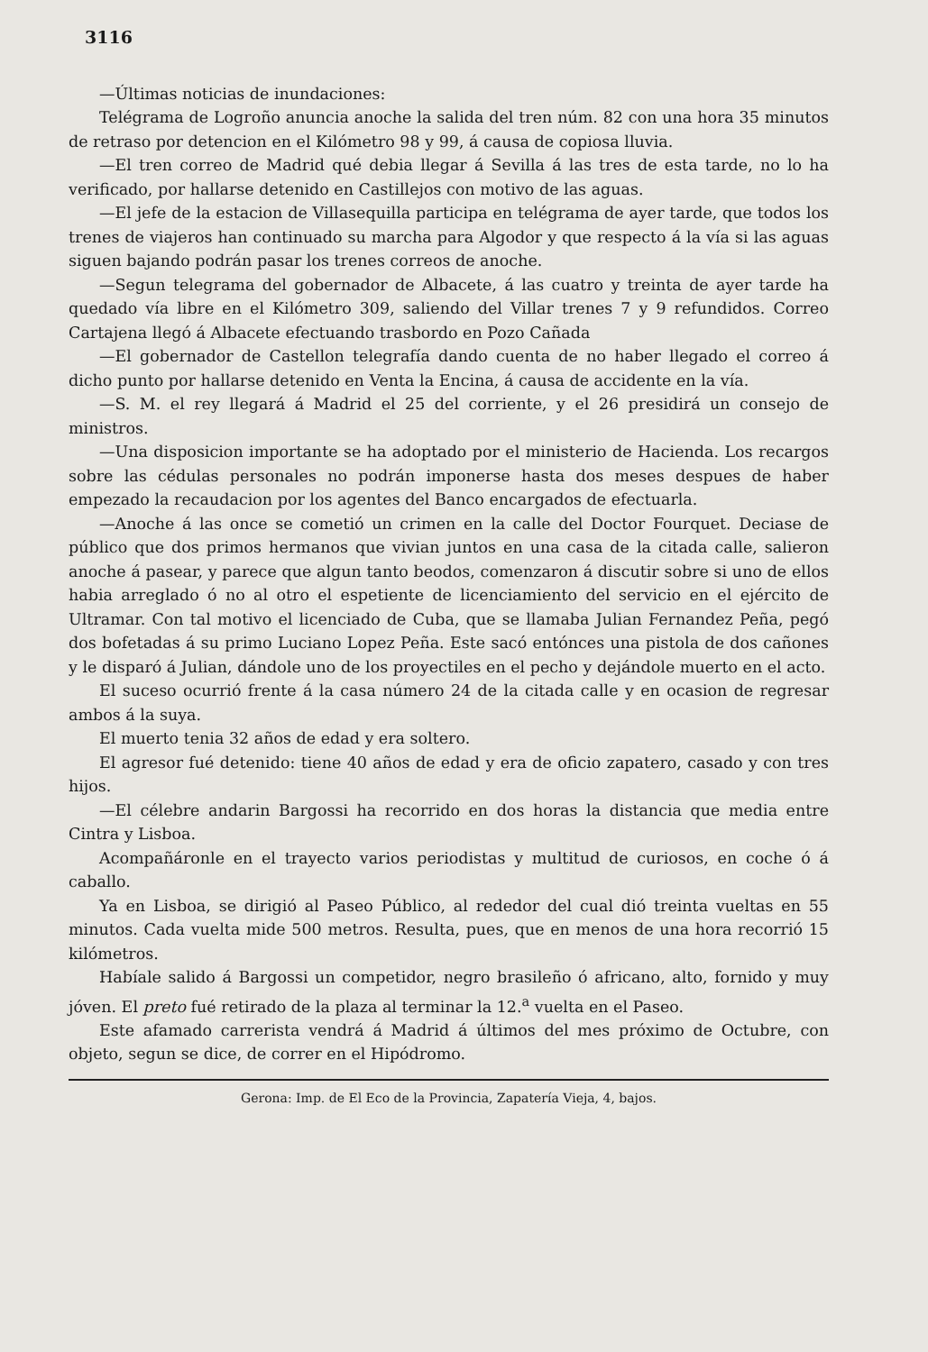3116
—Últimas noticias de inundaciones:
Telégrama de Logroño anuncia anoche la salida del tren núm. 82 con una hora 35 minutos de retraso por detencion en el Kilómetro 98 y 99, á causa de copiosa lluvia.
—El tren correo de Madrid qué debia llegar á Sevilla á las tres de esta tarde, no lo ha verificado, por hallarse detenido en Castillejos con motivo de las aguas.
—El jefe de la estacion de Villasequilla participa en telégrama de ayer tarde, que todos los trenes de viajeros han continuado su marcha para Algodor y que respecto á la vía si las aguas siguen bajando podrán pasar los trenes correos de anoche.
—Segun telegrama del gobernador de Albacete, á las cuatro y treinta de ayer tarde ha quedado vía libre en el Kilómetro 309, saliendo del Villar trenes 7 y 9 refundidos. Correo Cartajena llegó á Albacete efectuando trasbordo en Pozo Cañada
—El gobernador de Castellon telegrafía dando cuenta de no haber llegado el correo á dicho punto por hallarse detenido en Venta la Encina, á causa de accidente en la vía.
—S. M. el rey llegará á Madrid el 25 del corriente, y el 26 presidirá un consejo de ministros.
—Una disposicion importante se ha adoptado por el ministerio de Hacienda. Los recargos sobre las cédulas personales no podrán imponerse hasta dos meses despues de haber empezado la recaudacion por los agentes del Banco encargados de efectuarla.
—Anoche á las once se cometió un crimen en la calle del Doctor Fourquet. Deciase de público que dos primos hermanos que vivian juntos en una casa de la citada calle, salieron anoche á pasear, y parece que algun tanto beodos, comenzaron á discutir sobre si uno de ellos habia arreglado ó no al otro el espetiente de licenciamiento del servicio en el ejército de Ultramar. Con tal motivo el licenciado de Cuba, que se llamaba Julian Fernandez Peña, pegó dos bofetadas á su primo Luciano Lopez Peña. Este sacó entónces una pistola de dos cañones y le disparó á Julian, dándole uno de los proyectiles en el pecho y dejándole muerto en el acto.
El suceso ocurrió frente á la casa número 24 de la citada calle y en ocasion de regresar ambos á la suya.
El muerto tenia 32 años de edad y era soltero.
El agresor fué detenido: tiene 40 años de edad y era de oficio zapatero, casado y con tres hijos.
—El célebre andarin Bargossi ha recorrido en dos horas la distancia que media entre Cintra y Lisboa.
Acompañáronle en el trayecto varios periodistas y multitud de curiosos, en coche ó á caballo.
Ya en Lisboa, se dirigió al Paseo Público, al rededor del cual dió treinta vueltas en 55 minutos. Cada vuelta mide 500 metros. Resulta, pues, que en menos de una hora recorrió 15 kilómetros.
Habíale salido á Bargossi un competidor, negro brasileño ó africano, alto, fornido y muy jóven. El preto fué retirado de la plaza al terminar la 12.<sup>a</sup> vuelta en el Paseo.
Este afamado carrerista vendrá á Madrid á últimos del mes próximo de Octubre, con objeto, segun se dice, de correr en el Hipódromo.
Gerona: Imp. de El Eco de la Provincia, Zapatería Vieja, 4, bajos.